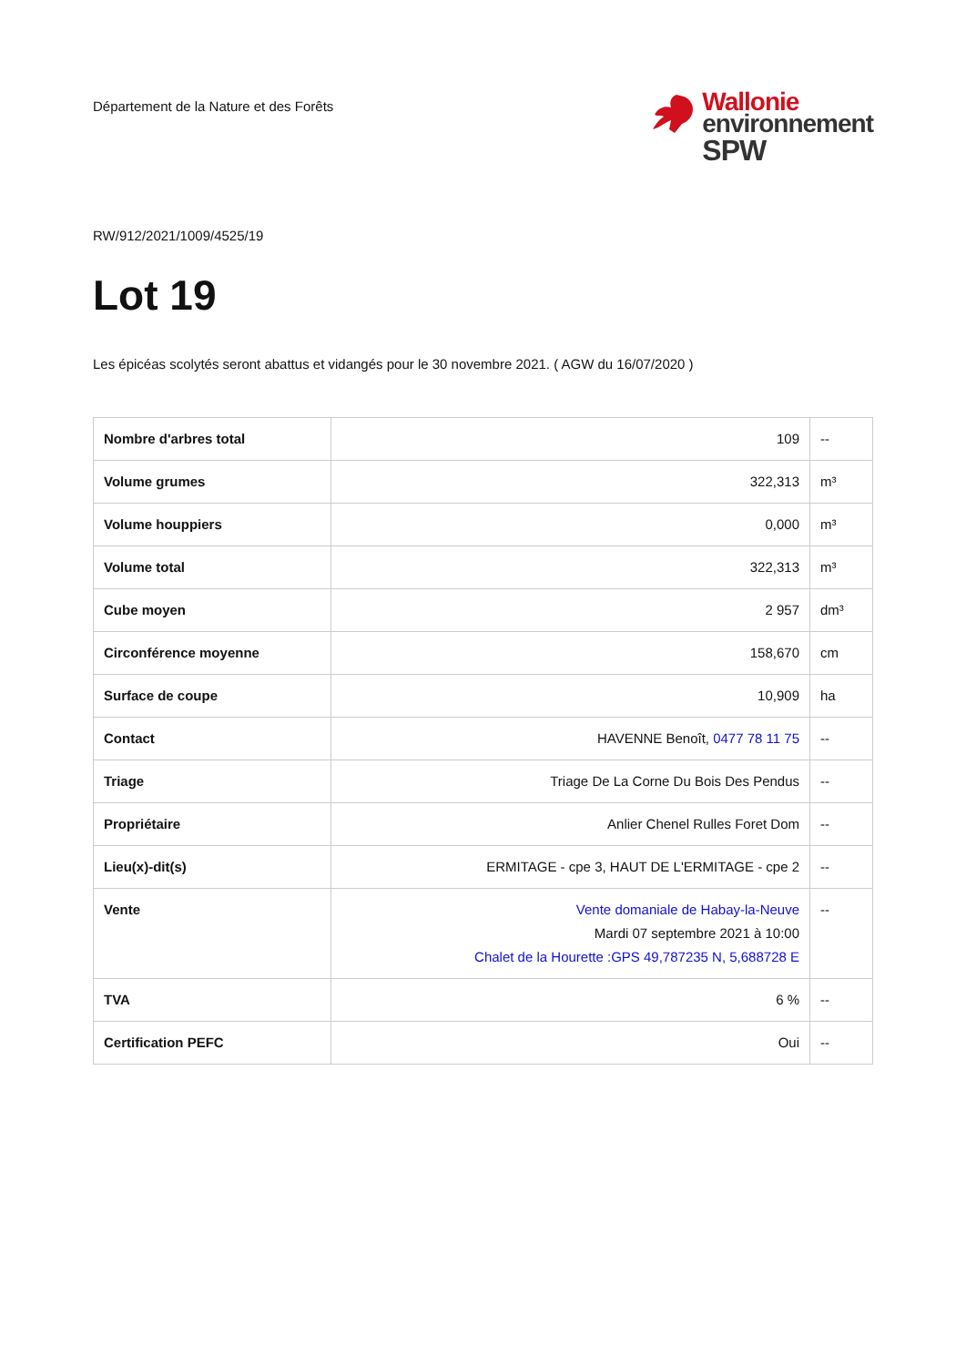Département de la Nature et des Forêts
Wallonie
environnement
SPW
RW/912/2021/1009/4525/19
Lot 19
Les épicéas scolytés seront abattus et vidangés pour le 30 novembre 2021. ( AGW du 16/07/2020 )
| Nombre d'arbres total | 109 | -- |
| Volume grumes | 322,313 | m³ |
| Volume houppiers | 0,000 | m³ |
| Volume total | 322,313 | m³ |
| Cube moyen | 2 957 | dm³ |
| Circonférence moyenne | 158,670 | cm |
| Surface de coupe | 10,909 | ha |
| Contact | HAVENNE Benoît, 0477 78 11 75 | -- |
| Triage | Triage De La Corne Du Bois Des Pendus | -- |
| Propriétaire | Anlier Chenel Rulles Foret Dom | -- |
| Lieu(x)-dit(s) | ERMITAGE - cpe 3, HAUT DE L'ERMITAGE - cpe 2 | -- |
| Vente | Vente domaniale de Habay-la-Neuve Mardi 07 septembre 2021 à 10:00 Chalet de la Hourette :GPS 49,787235 N, 5,688728 E | -- |
| TVA | 6 % | -- |
| Certification PEFC | Oui | -- |